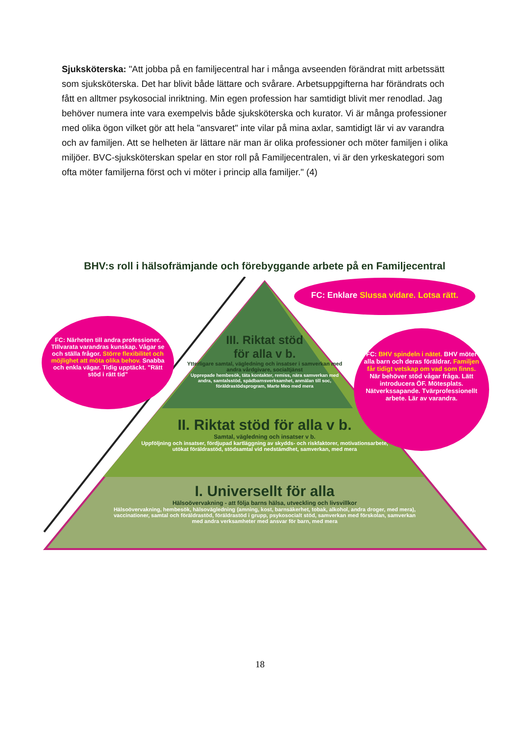Sjuksköterska: "Att jobba på en familjecentral har i många avseenden förändrat mitt arbetssätt som sjuksköterska. Det har blivit både lättare och svårare. Arbetsuppgifterna har förändrats och fått en alltmer psykosocial inriktning. Min egen profession har samtidigt blivit mer renodlad. Jag behöver numera inte vara exempelvis både sjuksköterska och kurator. Vi är många professioner med olika ögon vilket gör att hela "ansvaret" inte vilar på mina axlar, samtidigt lär vi av varandra och av familjen. Att se helheten är lättare när man är olika professioner och möter familjen i olika miljöer. BVC-sjuksköterskan spelar en stor roll på Familjecentralen, vi är den yrkeskategori som ofta möter familjerna först och vi möter i princip alla familjer." (4)
BHV:s roll i hälsofrämjande och förebyggande arbete på en Familjecentral
FC: Enklare Slussa vidare. Lotsa rätt.
FC: Närheten till andra professioner. Tillvarata varandras kunskap. Vågar se och ställa frågor. Större flexibilitet och möjlighet att möta olika behov. Snabba och enkla vägar. Tidig upptäckt. "Rätt stöd i rätt tid"
FC: BHV spindeln i nätet. BHV möter alla barn och deras föräldrar. Familjen får tidigt vetskap om vad som finns. När behöver stöd vågar fråga. Lätt introducera ÖF. Mötesplats. Nätverkssapande. Tvärprofessionellt arbete. Lär av varandra.
III. Riktat stöd
för alla v b.
Ytterligare samtal, vägledning och insatser i samverkan med andra vårdgivare, socialtjänst
Upprepade hembesök, täta kontakter, remiss, nära samverkan med andra, samtalsstöd, spädbarnsverksamhet, anmälan till soc, föräldrastödsprogram, Marte Meo med mera
II. Riktat stöd för alla v b.
Samtal, vägledning och insatser v b.
Uppföljning och insatser, fördjupad kartläggning av skydds- och riskfaktorer, motivationsarbete, utökat föräldrastöd, stödsamtal vid nedstämdhet, samverkan, med mera
I. Universellt för alla
Hälsoövervakning - att följa barns hälsa, utveckling och livsvillkor
Hälsoövervakning, hembesök, hälsovägledning (amning, kost, barnsäkerhet, tobak, alkohol, andra droger, med mera), vaccinationer, samtal och föräldrastöd, föräldrastöd i grupp, psykosocialt stöd, samverkan med förskolan, samverkan med andra verksamheter med ansvar för barn, med mera
18